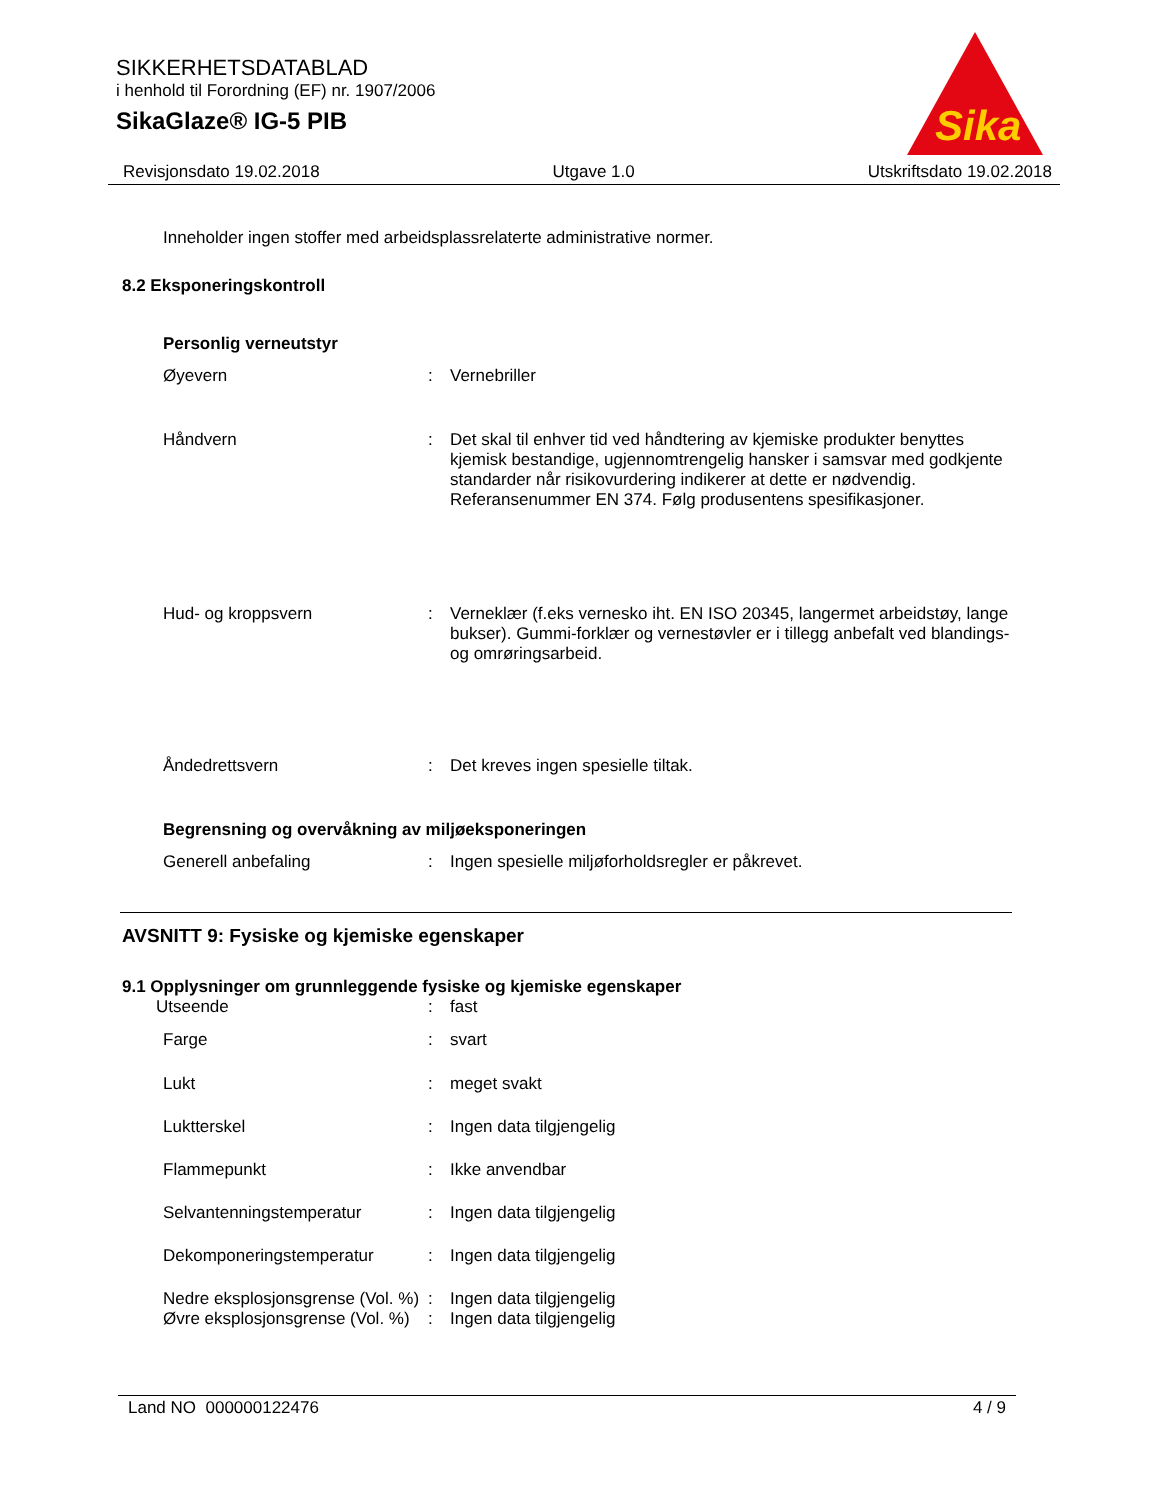SIKKERHETSDATABLAD
i henhold til Forordning (EF) nr. 1907/2006
SikaGlaze® IG-5 PIB
Sika
Revisjonsdato 19.02.2018 Utgave 1.0 Utskriftsdato 19.02.2018
Inneholder ingen stoffer med arbeidsplassrelaterte administrative normer.
8.2 Eksponeringskontroll
Personlig verneutstyr
| Øyevern | : | Vernebriller |
| Håndvern | : | Det skal til enhver tid ved håndtering av kjemiske produkter benyttes kjemisk bestandige, ugjennomtrengelig hansker i samsvar med godkjente standarder når risikovurdering indikerer at dette er nødvendig. Referansenummer EN 374. Følg produsentens spesifikasjoner. |
| Hud- og kroppsvern | : | Verneklær (f.eks vernesko iht. EN ISO 20345, langermet arbeidstøy, lange bukser). Gummi-forklær og vernestøvler er i tillegg anbefalt ved blandings- og omrøringsarbeid. |
| Åndedrettsvern | : | Det kreves ingen spesielle tiltak. |
Begrensning og overvåkning av miljøeksponeringen
| Generell anbefaling | : | Ingen spesielle miljøforholdsregler er påkrevet. |
AVSNITT 9: Fysiske og kjemiske egenskaper
9.1 Opplysninger om grunnleggende fysiske og kjemiske egenskaper
| Utseende | : | fast |
| Farge | : | svart |
| Lukt | : | meget svakt |
| Luktterskel | : | Ingen data tilgjengelig |
| Flammepunkt | : | Ikke anvendbar |
| Selvantenningstemperatur | : | Ingen data tilgjengelig |
| Dekomponeringstemperatur | : | Ingen data tilgjengelig |
| Nedre eksplosjonsgrense (Vol. %) | : | Ingen data tilgjengelig |
| Øvre eksplosjonsgrense (Vol. %) | : | Ingen data tilgjengelig |
Land NO 000000122476 4 / 9